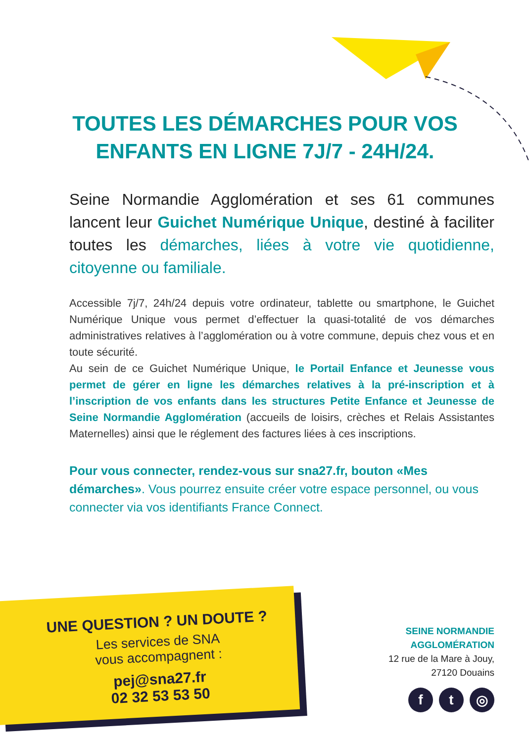TOUTES LES DÉMARCHES POUR VOS
ENFANTS EN LIGNE 7J/7 - 24H/24.
Seine Normandie Agglomération et ses 61 communes lancent leur Guichet Numérique Unique, destiné à faciliter toutes les démarches, liées à votre vie quotidienne, citoyenne ou familiale.
Accessible 7j/7, 24h/24 depuis votre ordinateur, tablette ou smartphone, le Guichet Numérique Unique vous permet d’effectuer la quasi-totalité de vos démarches administratives relatives à l’agglomération ou à votre commune, depuis chez vous et en toute sécurité.
Au sein de ce Guichet Numérique Unique, le Portail Enfance et Jeunesse vous permet de gérer en ligne les démarches relatives à la pré-inscription et à l’inscription de vos enfants dans les structures Petite Enfance et Jeunesse de Seine Normandie Agglomération (accueils de loisirs, crèches et Relais Assistantes Maternelles) ainsi que le réglement des factures liées à ces inscriptions.
Pour vous connecter, rendez-vous sur sna27.fr, bouton «Mes démarches». Vous pourrez ensuite créer votre espace personnel, ou vous connecter via vos identifiants France Connect.
UNE QUESTION ? UN DOUTE ?
Les services de SNA
vous accompagnent :
pej@sna27.fr
02 32 53 53 50
SEINE NORMANDIE
AGGLOMÉRATION
12 rue de la Mare à Jouy,
27120 Douains
f t ◎